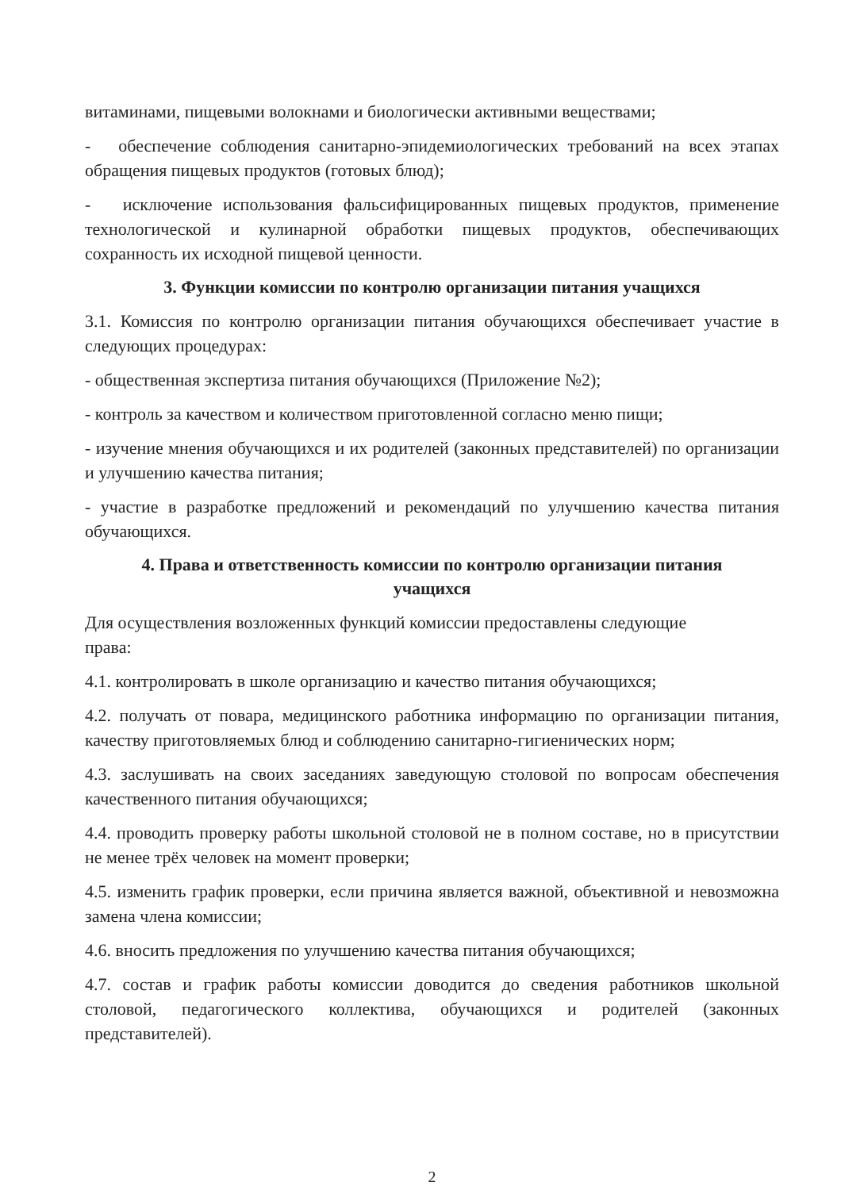витаминами, пищевыми волокнами и биологически активными веществами;
- обеспечение соблюдения санитарно-эпидемиологических требований на всех этапах обращения пищевых продуктов (готовых блюд);
- исключение использования фальсифицированных пищевых продуктов, применение технологической и кулинарной обработки пищевых продуктов, обеспечивающих сохранность их исходной пищевой ценности.
3. Функции комиссии по контролю организации питания учащихся
3.1. Комиссия по контролю организации питания обучающихся обеспечивает участие в следующих процедурах:
- общественная экспертиза питания обучающихся (Приложение №2);
- контроль за качеством и количеством приготовленной согласно меню пищи;
- изучение мнения обучающихся и их родителей (законных представителей) по организации и улучшению качества питания;
- участие в разработке предложений и рекомендаций по улучшению качества питания обучающихся.
4. Права и ответственность комиссии по контролю организации питания
учащихся
Для осуществления возложенных функций комиссии предоставлены следующие
права:
4.1. контролировать в школе организацию и качество питания обучающихся;
4.2. получать от повара, медицинского работника информацию по организации питания, качеству приготовляемых блюд и соблюдению санитарно-гигиенических норм;
4.3. заслушивать на своих заседаниях заведующую столовой по вопросам обеспечения качественного питания обучающихся;
4.4. проводить проверку работы школьной столовой не в полном составе, но в присутствии не менее трёх человек на момент проверки;
4.5. изменить график проверки, если причина является важной, объективной и невозможна замена члена комиссии;
4.6. вносить предложения по улучшению качества питания обучающихся;
4.7. состав и график работы комиссии доводится до сведения работников школьной столовой, педагогического коллектива, обучающихся и родителей (законных представителей).
2